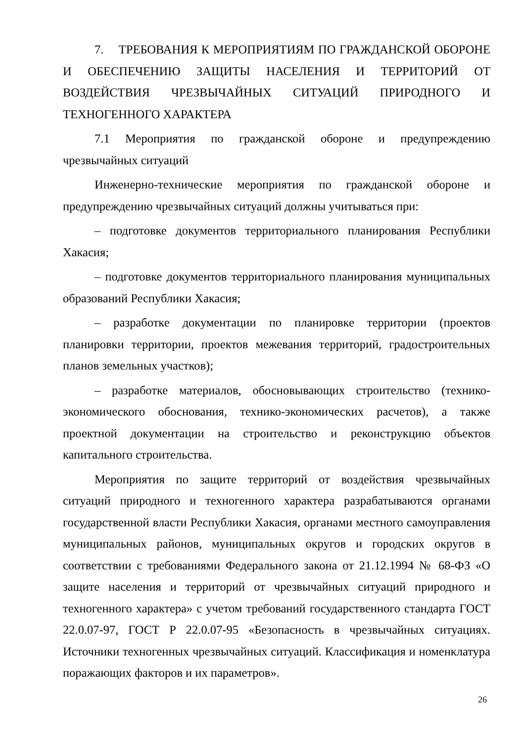7. ТРЕБОВАНИЯ К МЕРОПРИЯТИЯМ ПО ГРАЖДАНСКОЙ ОБОРОНЕ И ОБЕСПЕЧЕНИЮ ЗАЩИТЫ НАСЕЛЕНИЯ И ТЕРРИТОРИЙ ОТ ВОЗДЕЙСТВИЯ ЧРЕЗВЫЧАЙНЫХ СИТУАЦИЙ ПРИРОДНОГО И ТЕХНОГЕННОГО ХАРАКТЕРА
7.1 Мероприятия по гражданской обороне и предупреждению чрезвычайных ситуаций
Инженерно-технические мероприятия по гражданской обороне и предупреждению чрезвычайных ситуаций должны учитываться при:
– подготовке документов территориального планирования Республики Хакасия;
– подготовке документов территориального планирования муниципальных образований Республики Хакасия;
– разработке документации по планировке территории (проектов планировки территории, проектов межевания территорий, градостроительных планов земельных участков);
– разработке материалов, обосновывающих строительство (технико-экономического обоснования, технико-экономических расчетов), а также проектной документации на строительство и реконструкцию объектов капитального строительства.
Мероприятия по защите территорий от воздействия чрезвычайных ситуаций природного и техногенного характера разрабатываются органами государственной власти Республики Хакасия, органами местного самоуправления муниципальных районов, муниципальных округов и городских округов в соответствии с требованиями Федерального закона от 21.12.1994 № 68-ФЗ «О защите населения и территорий от чрезвычайных ситуаций природного и техногенного характера» с учетом требований государственного стандарта ГОСТ 22.0.07-97, ГОСТ Р 22.0.07-95 «Безопасность в чрезвычайных ситуациях. Источники техногенных чрезвычайных ситуаций. Классификация и номенклатура поражающих факторов и их параметров».
26